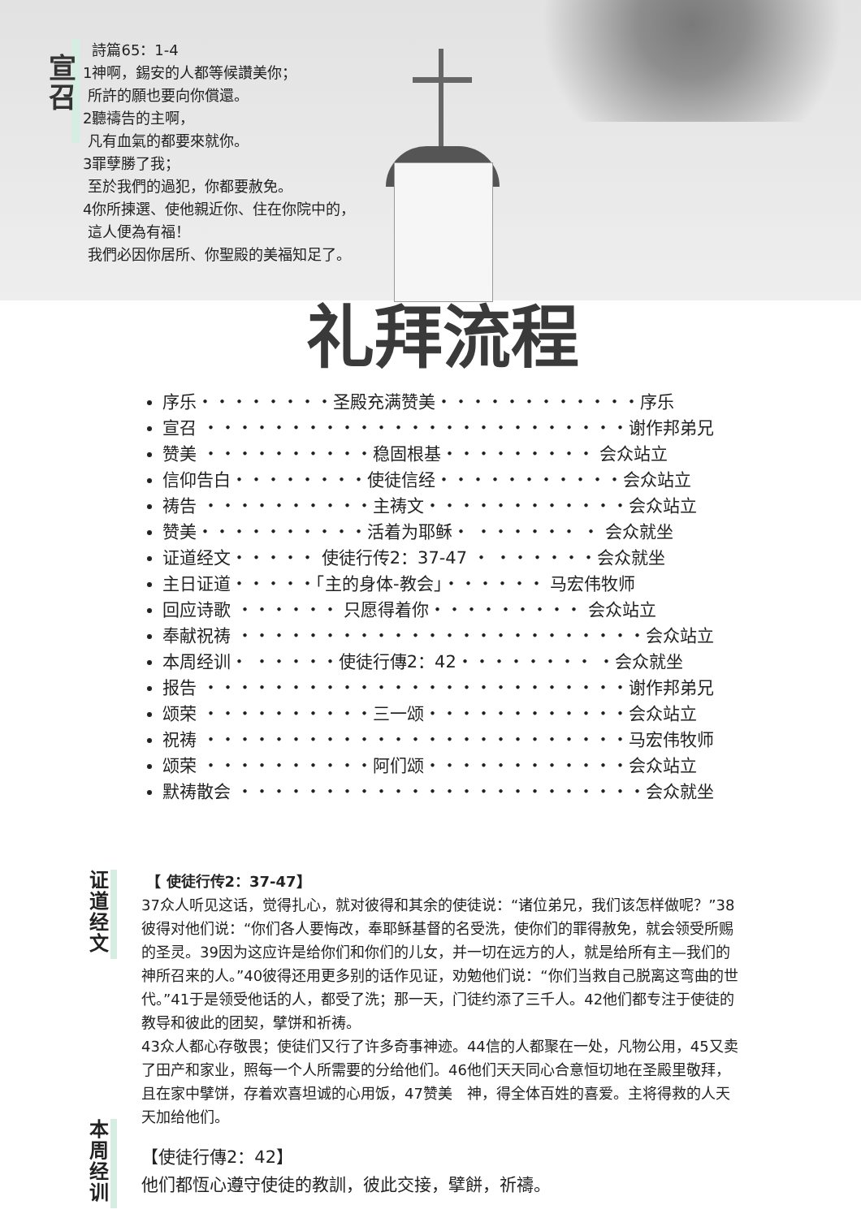宣召
詩篇65：1-4
1神啊，錫安的人都等候讚美你；
所許的願也要向你償還。
2聽禱告的主啊，
凡有血氣的都要來就你。
3罪孽勝了我；
至於我們的過犯，你都要赦免。
4你所揀選、使他親近你、住在你院中的，
這人便為有福！
我們必因你居所、你聖殿的美福知足了。
礼拜流程
序乐・・・・・・・・圣殿充满赞美・・・・・・・・・・・・序乐
宣召 ・・・・・・・・・・・・・・・・・・・・・・・・・谢作邦弟兄
赞美 ・・・・・・・・・・稳固根基・・・・・・・・・ 会众站立
信仰告白・・・・・・・・使徒信经・・・・・・・・・・・会众站立
祷告 ・・・・・・・・・・主祷文・・・・・・・・・・・・会众站立
赞美・・・・・・・・・・活着为耶稣・ ・・・・・・ ・ 会众就坐
证道经文・・・・・ 使徒行传2：37-47 ・ ・・・・・・会众就坐
主日证道・・・・・「主的身体-教会」・・・・・・ 马宏伟牧师
回应诗歌 ・・・・・・ 只愿得着你・・・・・・・・・ 会众站立
奉献祝祷 ・・・・・・・・・・・・・・・・・・・・・・・・会众站立
本周经训・ ・・・・・使徒行傳2：42・・・・・・・・ ・会众就坐
报告 ・・・・・・・・・・・・・・・・・・・・・・・・・谢作邦弟兄
颂荣 ・・・・・・・・・・三一颂・・・・・・・・・・・・会众站立
祝祷 ・・・・・・・・・・・・・・・・・・・・・・・・・马宏伟牧师
颂荣 ・・・・・・・・・・阿们颂・・・・・・・・・・・・会众站立
默祷散会 ・・・・・・・・・・・・・・・・・・・・・・・・会众就坐
证道经文
【 使徒行传2：37-47】
37众人听见这话，觉得扎心，就对彼得和其余的使徒说：“诸位弟兄，我们该怎样做呢？”38彼得对他们说：“你们各人要悔改，奉耶稣基督的名受洗，使你们的罪得赦免，就会领受所赐的圣灵。39因为这应许是给你们和你们的儿女，并一切在远方的人，就是给所有主—我们的　神所召来的人。”40彼得还用更多别的话作见证，劝勉他们说：“你们当救自己脱离这弯曲的世代。”41于是领受他话的人，都受了洗；那一天，门徒约添了三千人。42他们都专注于使徒的教导和彼此的团契，擘饼和祈祷。
43众人都心存敬畏；使徒们又行了许多奇事神迹。44信的人都聚在一处，凡物公用，45又卖了田产和家业，照每一个人所需要的分给他们。46他们天天同心合意恒切地在圣殿里敬拜，且在家中擘饼，存着欢喜坦诚的心用饭，47赞美　神，得全体百姓的喜爱。主将得救的人天天加给他们。
本周经训
【使徒行傳2：42】
他们都恆心遵守使徒的教訓，彼此交接，擘餅，祈禱。